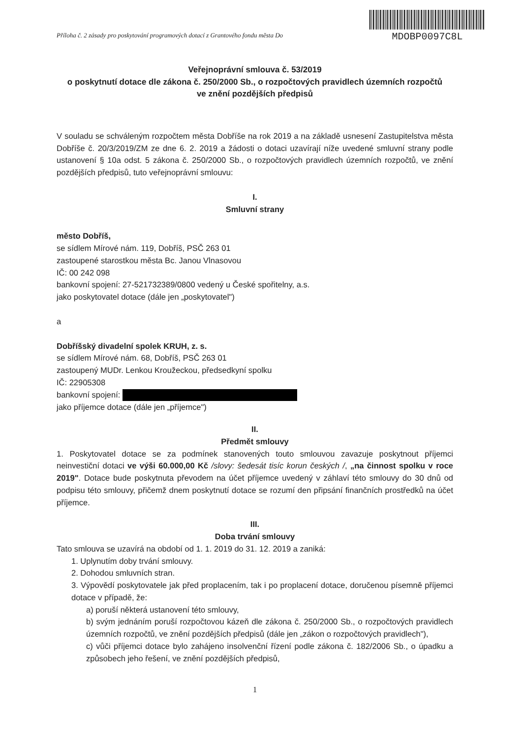Příloha č. 2 zásady pro poskytování programových dotací z Grantového fondu města Do
MDOBP0097C8L
Veřejnoprávní smlouva č. 53/2019
o poskytnutí dotace dle zákona č. 250/2000 Sb., o rozpočtových pravidlech územních rozpočtů
ve znění pozdějších předpisů
V souladu se schváleným rozpočtem města Dobříše na rok 2019 a na základě usnesení Zastupitelstva města Dobříše č. 20/3/2019/ZM ze dne 6. 2. 2019 a žádosti o dotaci uzavírají níže uvedené smluvní strany podle ustanovení § 10a odst. 5 zákona č. 250/2000 Sb., o rozpočtových pravidlech územních rozpočtů, ve znění pozdějších předpisů, tuto veřejnoprávní smlouvu:
I.
Smluvní strany
město Dobříš,
se sídlem Mírové nám. 119, Dobříš, PSČ 263 01
zastoupené starostkou města Bc. Janou Vlnasovou
IČ: 00 242 098
bankovní spojení: 27-521732389/0800 vedený u České spořitelny, a.s.
jako poskytovatel dotace (dále jen „poskytovatel")
a
Dobříšský divadelní spolek KRUH, z. s.
se sídlem Mírové nám. 68, Dobříš, PSČ 263 01
zastoupený MUDr. Lenkou Kroužeckou, předsedkyní spolku
IČ: 22905308
bankovní spojení:
jako příjemce dotace (dále jen „příjemce")
II.
Předmět smlouvy
1. Poskytovatel dotace se za podmínek stanovených touto smlouvou zavazuje poskytnout příjemci neinvestiční dotaci ve výši 60.000,00 Kč /slovy: šedesát tisíc korun českých /, „na činnost spolku v roce 2019". Dotace bude poskytnuta převodem na účet příjemce uvedený v záhlaví této smlouvy do 30 dnů od podpisu této smlouvy, přičemž dnem poskytnutí dotace se rozumí den připsání finančních prostředků na účet příjemce.
III.
Doba trvání smlouvy
Tato smlouva se uzavírá na období od 1. 1. 2019 do 31. 12. 2019 a zaniká:
1. Uplynutím doby trvání smlouvy.
2. Dohodou smluvních stran.
3. Výpovědí poskytovatele jak před proplacením, tak i po proplacení dotace, doručenou písemně příjemci dotace v případě, že:
a) poruší některá ustanovení této smlouvy,
b) svým jednáním poruší rozpočtovou kázeň dle zákona č. 250/2000 Sb., o rozpočtových pravidlech územních rozpočtů, ve znění pozdějších předpisů (dále jen „zákon o rozpočtových pravidlech"),
c) vůči příjemci dotace bylo zahájeno insolvenční řízení podle zákona č. 182/2006 Sb., o úpadku a způsobech jeho řešení, ve znění pozdějších předpisů,
1